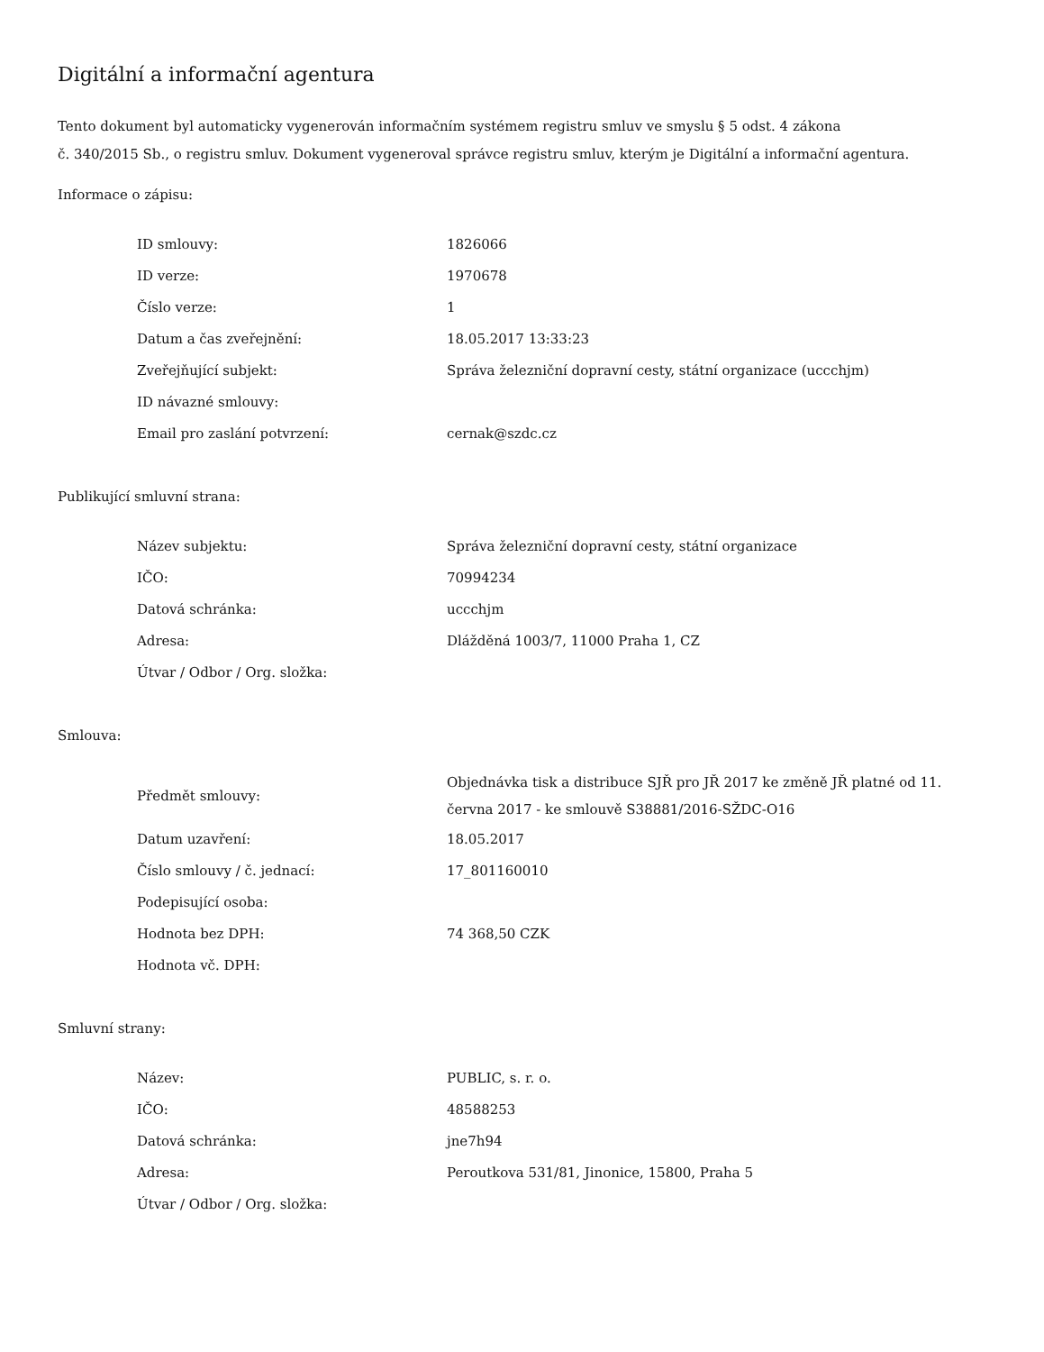Digitální a informační agentura
Tento dokument byl automaticky vygenerován informačním systémem registru smluv ve smyslu § 5 odst. 4 zákona
č. 340/2015 Sb., o registru smluv. Dokument vygeneroval správce registru smluv, kterým je Digitální a informační agentura.
Informace o zápisu:
| ID smlouvy: | 1826066 |
| ID verze: | 1970678 |
| Číslo verze: | 1 |
| Datum a čas zveřejnění: | 18.05.2017 13:33:23 |
| Zveřejňující subjekt: | Správa železniční dopravní cesty, státní organizace (uccchjm) |
| ID návazné smlouvy: | |
| Email pro zaslání potvrzení: | cernak@szdc.cz |
Publikující smluvní strana:
| Název subjektu: | Správa železniční dopravní cesty, státní organizace |
| IČO: | 70994234 |
| Datová schránka: | uccchjm |
| Adresa: | Dlážděná 1003/7, 11000 Praha 1, CZ |
| Útvar / Odbor / Org. složka: | |
Smlouva:
| Předmět smlouvy: | Objednávka tisk a distribuce SJŘ pro JŘ 2017 ke změně JŘ platné od 11. června 2017 - ke smlouvě S38881/2016-SŽDC-O16 |
| Datum uzavření: | 18.05.2017 |
| Číslo smlouvy / č. jednací: | 17_801160010 |
| Podepisující osoba: | |
| Hodnota bez DPH: | 74 368,50 CZK |
| Hodnota vč. DPH: | |
Smluvní strany:
| Název: | PUBLIC, s. r. o. |
| IČO: | 48588253 |
| Datová schránka: | jne7h94 |
| Adresa: | Peroutkova 531/81, Jinonice, 15800, Praha 5 |
| Útvar / Odbor / Org. složka: | |